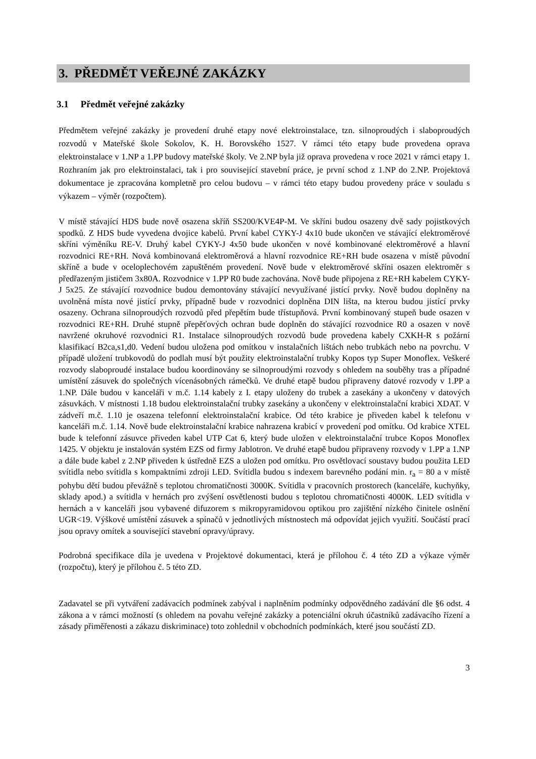3. PŘEDMĚT VEŘEJNÉ ZAKÁZKY
3.1 Předmět veřejné zakázky
Předmětem veřejné zakázky je provedení druhé etapy nové elektroinstalace, tzn. silnoproudých i slaboproudých rozvodů v Mateřské škole Sokolov, K. H. Borovského 1527. V rámci této etapy bude provedena oprava elektroinstalace v 1.NP a 1.PP budovy mateřské školy. Ve 2.NP byla již oprava provedena v roce 2021 v rámci etapy 1. Rozhraním jak pro elektroinstalaci, tak i pro související stavební práce, je první schod z 1.NP do 2.NP. Projektová dokumentace je zpracována kompletně pro celou budovu – v rámci této etapy budou provedeny práce v souladu s výkazem – výměr (rozpočtem).
V místě stávající HDS bude nově osazena skříň SS200/KVE4P-M. Ve skříni budou osazeny dvě sady pojistkových spodků. Z HDS bude vyvedena dvojice kabelů. První kabel CYKY-J 4x10 bude ukončen ve stávající elektroměrové skříni výměníku RE-V. Druhý kabel CYKY-J 4x50 bude ukončen v nové kombinované elektroměrové a hlavní rozvodnici RE+RH. Nová kombinovaná elektroměrová a hlavní rozvodnice RE+RH bude osazena v místě původní skříně a bude v oceloplechovém zapuštěném provedení. Nově bude v elektroměrové skříni osazen elektroměr s předřazeným jističem 3x80A. Rozvodnice v 1.PP R0 bude zachována. Nově bude připojena z RE+RH kabelem CYKY-J 5x25. Ze stávající rozvodnice budou demontovány stávající nevyužívané jistící prvky. Nově budou doplněny na uvolněná místa nové jistící prvky, případně bude v rozvodnici doplněna DIN lišta, na kterou budou jistící prvky osazeny. Ochrana silnoproudých rozvodů před přepětím bude třístupňová. První kombinovaný stupeň bude osazen v rozvodnici RE+RH. Druhé stupně přepěťových ochran bude doplněn do stávající rozvodnice R0 a osazen v nově navržené okruhové rozvodnici R1. Instalace silnoproudých rozvodů bude provedena kabely CXKH-R s požární klasifikací B2ca,s1,d0. Vedení budou uložena pod omítkou v instalačních lištách nebo trubkách nebo na povrchu. V případě uložení trubkovodů do podlah musí být použity elektroinstalační trubky Kopos typ Super Monoflex. Veškeré rozvody slaboproudé instalace budou koordinovány se silnoproudými rozvody s ohledem na souběhy tras a případné umístění zásuvek do společných vícenásobných rámečků. Ve druhé etapě budou připraveny datové rozvody v 1.PP a 1.NP. Dále budou v kanceláři v m.č. 1.14 kabely z I. etapy uloženy do trubek a zasekány a ukončeny v datových zásuvkách. V místnosti 1.18 budou elektroinstalační trubky zasekány a ukončeny v elektroinstalační krabici XDAT. V zádveří m.č. 1.10 je osazena telefonní elektroinstalační krabice. Od této krabice je přiveden kabel k telefonu v kanceláři m.č. 1.14. Nově bude elektroinstalační krabice nahrazena krabicí v provedení pod omítku. Od krabice XTEL bude k telefonní zásuvce přiveden kabel UTP Cat 6, který bude uložen v elektroinstalační trubce Kopos Monoflex 1425. V objektu je instalován systém EZS od firmy Jablotron. Ve druhé etapě budou připraveny rozvody v 1.PP a 1.NP a dále bude kabel z 2.NP přiveden k ústředně EZS a uložen pod omítku. Pro osvětlovací soustavy budou použita LED svítidla nebo svítidla s kompaktními zdroji LED. Svítidla budou s indexem barevného podání min. r<sub>a</sub> = 80 a v místě pohybu dětí budou převážně s teplotou chromatičnosti 3000K. Svítidla v pracovních prostorech (kanceláře, kuchyňky, sklady apod.) a svítidla v hernách pro zvýšení osvětlenosti budou s teplotou chromatičnosti 4000K. LED svítidla v hernách a v kanceláři jsou vybavené difuzorem s mikropyramidovou optikou pro zajištění nízkého činitele oslnění UGR<19. Výškové umístění zásuvek a spínačů v jednotlivých místnostech má odpovídat jejich využití. Součástí prací jsou opravy omítek a související stavební opravy/úpravy.
Podrobná specifikace díla je uvedena v Projektové dokumentaci, která je přílohou č. 4 této ZD a výkaze výměr (rozpočtu), který je přílohou č. 5 této ZD.
Zadavatel se při vytváření zadávacích podmínek zabýval i naplněním podmínky odpovědného zadávání dle §6 odst. 4 zákona a v rámci možností (s ohledem na povahu veřejné zakázky a potenciální okruh účastníků zadávacího řízení a zásady přiměřenosti a zákazu diskriminace) toto zohlednil v obchodních podmínkách, které jsou součástí ZD.
3